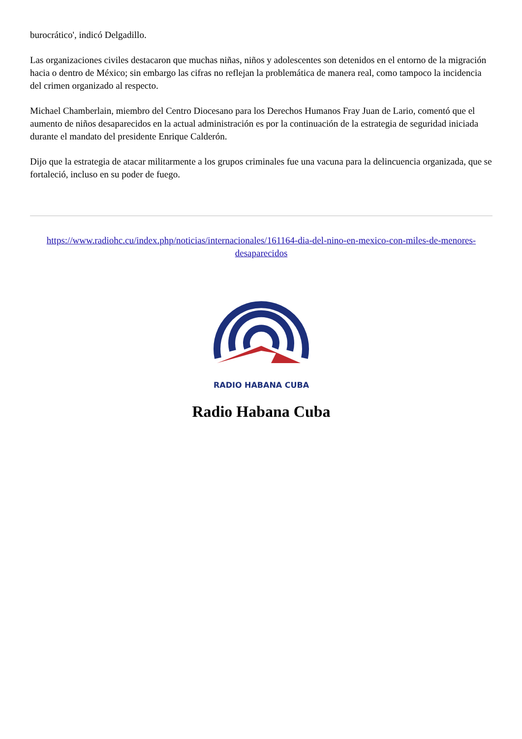burocrático', indicó Delgadillo.
Las organizaciones civiles destacaron que muchas niñas, niños y adolescentes son detenidos en el entorno de la migración hacia o dentro de México; sin embargo las cifras no reflejan la problemática de manera real, como tampoco la incidencia del crimen organizado al respecto.
Michael Chamberlain, miembro del Centro Diocesano para los Derechos Humanos Fray Juan de Lario, comentó que el aumento de niños desaparecidos en la actual administración es por la continuación de la estrategia de seguridad iniciada durante el mandato del presidente Enrique Calderón.
Dijo que la estrategia de atacar militarmente a los grupos criminales fue una vacuna para la delincuencia organizada, que se fortaleció, incluso en su poder de fuego.
https://www.radiohc.cu/index.php/noticias/internacionales/161164-dia-del-nino-en-mexico-con-miles-de-menores-desaparecidos
RADIO HABANA CUBA
Radio Habana Cuba